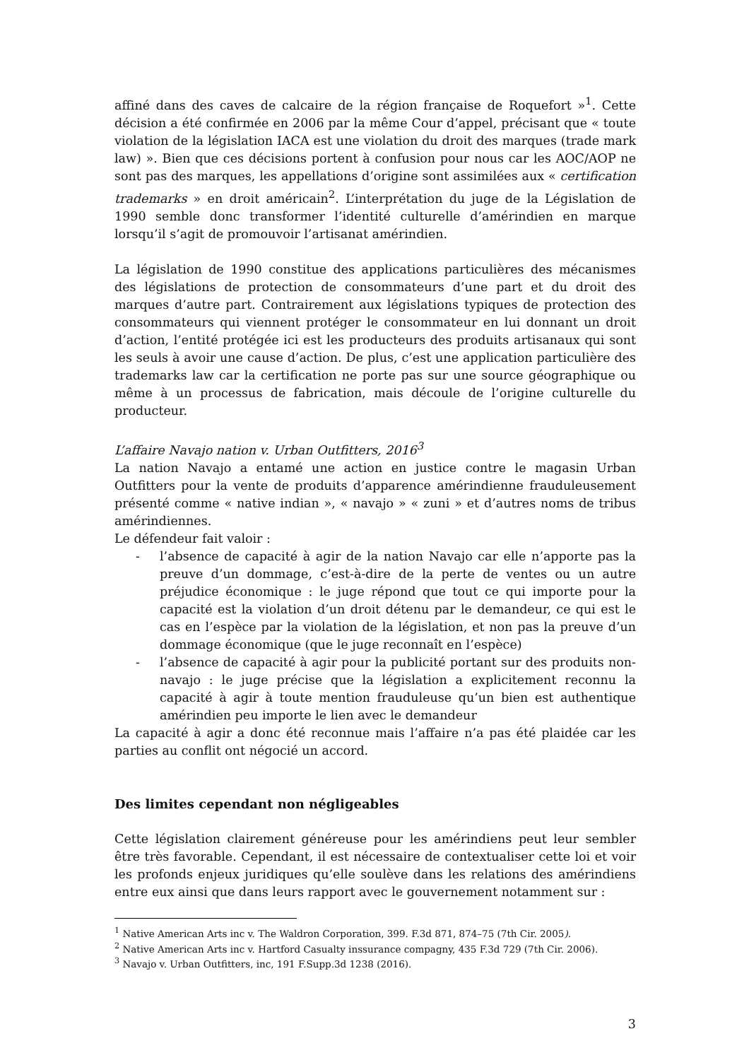affiné dans des caves de calcaire de la région française de Roquefort »<sup>1</sup>. Cette décision a été confirmée en 2006 par la même Cour d’appel, précisant que « toute violation de la législation IACA est une violation du droit des marques (trade mark law) ». Bien que ces décisions portent à confusion pour nous car les AOC/AOP ne sont pas des marques, les appellations d’origine sont assimilées aux « certification trademarks » en droit américain<sup>2</sup>. L’interprétation du juge de la Législation de 1990 semble donc transformer l’identité culturelle d’amérindien en marque lorsqu’il s’agit de promouvoir l’artisanat amérindien.
La législation de 1990 constitue des applications particulières des mécanismes des législations de protection de consommateurs d’une part et du droit des marques d’autre part. Contrairement aux législations typiques de protection des consommateurs qui viennent protéger le consommateur en lui donnant un droit d’action, l’entité protégée ici est les producteurs des produits artisanaux qui sont les seuls à avoir une cause d’action. De plus, c’est une application particulière des trademarks law car la certification ne porte pas sur une source géographique ou même à un processus de fabrication, mais découle de l’origine culturelle du producteur.
L’affaire Navajo nation v. Urban Outfitters, 2016<sup>3</sup>
La nation Navajo a entamé une action en justice contre le magasin Urban Outfitters pour la vente de produits d’apparence amérindienne frauduleusement présenté comme « native indian », « navajo » « zuni » et d’autres noms de tribus amérindiennes.
Le défendeur fait valoir :
- l’absence de capacité à agir de la nation Navajo car elle n’apporte pas la preuve d’un dommage, c’est-à-dire de la perte de ventes ou un autre préjudice économique : le juge répond que tout ce qui importe pour la capacité est la violation d’un droit détenu par le demandeur, ce qui est le cas en l’espèce par la violation de la législation, et non pas la preuve d’un dommage économique (que le juge reconnaît en l’espèce)
- l’absence de capacité à agir pour la publicité portant sur des produits non-navajo : le juge précise que la législation a explicitement reconnu la capacité à agir à toute mention frauduleuse qu’un bien est authentique amérindien peu importe le lien avec le demandeur
La capacité à agir a donc été reconnue mais l’affaire n’a pas été plaidée car les parties au conflit ont négocié un accord.
Des limites cependant non négligeables
Cette législation clairement généreuse pour les amérindiens peut leur sembler être très favorable. Cependant, il est nécessaire de contextualiser cette loi et voir les profonds enjeux juridiques qu’elle soulève dans les relations des amérindiens entre eux ainsi que dans leurs rapport avec le gouvernement notamment sur :
<sup>1</sup> Native American Arts inc v. The Waldron Corporation, 399. F.3d 871, 874–75 (7th Cir. 2005).
<sup>2</sup> Native American Arts inc v. Hartford Casualty inssurance compagny, 435 F.3d 729 (7th Cir. 2006).
<sup>3</sup> Navajo v. Urban Outfitters, inc, 191 F.Supp.3d 1238 (2016).
3